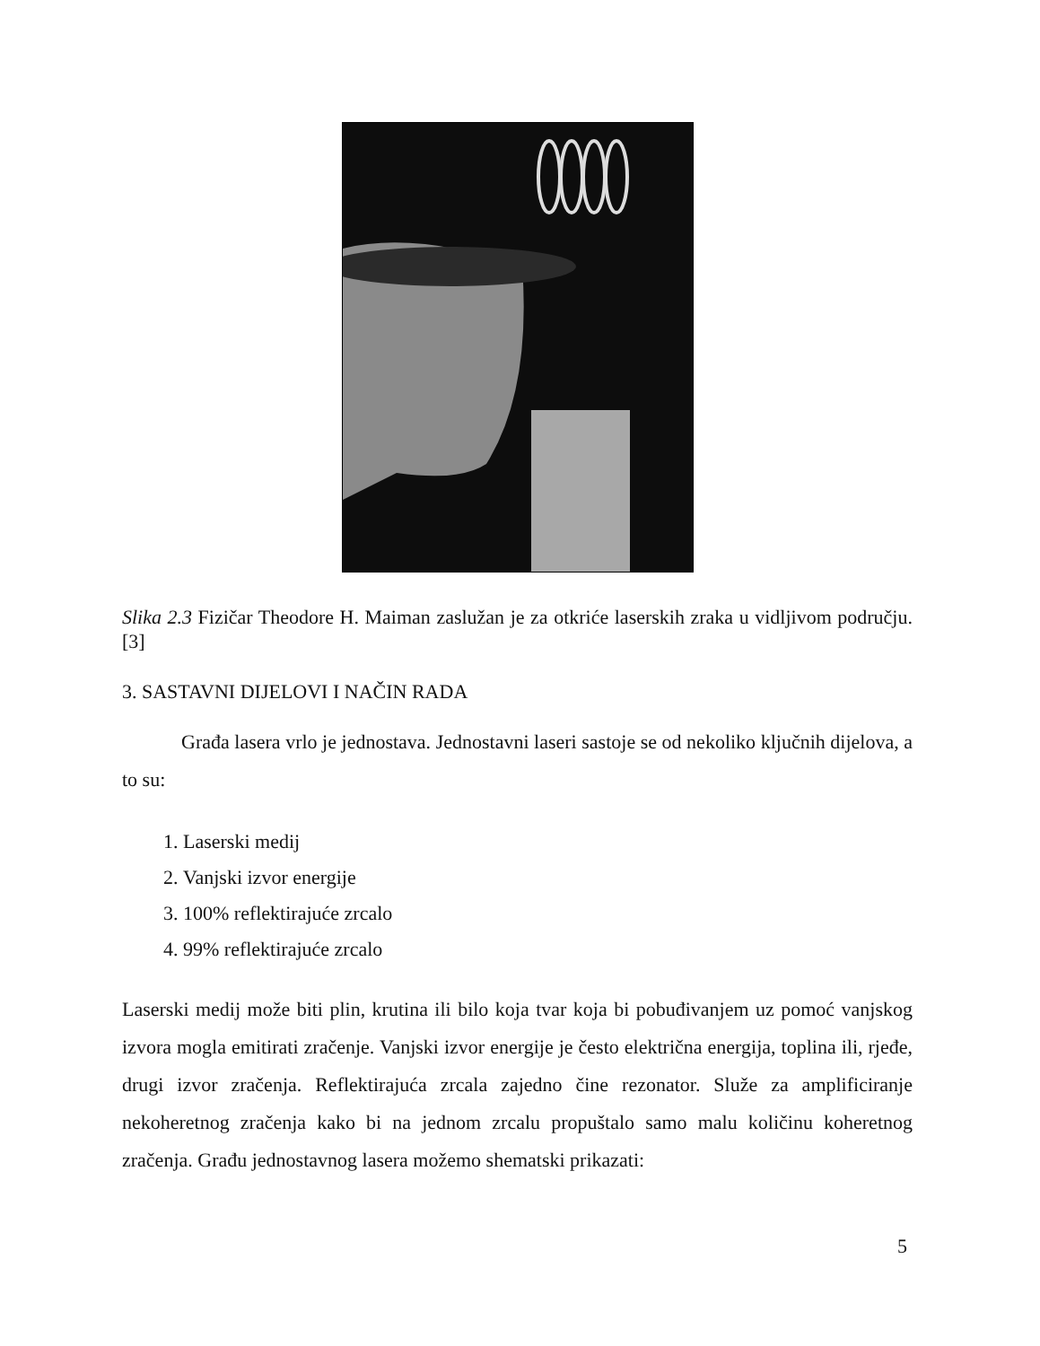Slika 2.3 Fizičar Theodore H. Maiman zaslužan je za otkriće laserskih zraka u vidljivom području. [3]
3. SASTAVNI DIJELOVI I NAČIN RADA
Građa lasera vrlo je jednostava. Jednostavni laseri sastoje se od nekoliko ključnih dijelova, a to su:
1. Laserski medij
2. Vanjski izvor energije
3. 100% reflektirajuće zrcalo
4. 99% reflektirajuće zrcalo
Laserski medij može biti plin, krutina ili bilo koja tvar koja bi pobuđivanjem uz pomoć vanjskog izvora mogla emitirati zračenje. Vanjski izvor energije je često električna energija, toplina ili, rjeđe, drugi izvor zračenja. Reflektirajuća zrcala zajedno čine rezonator. Služe za amplificiranje nekoheretnog zračenja kako bi na jednom zrcalu propuštalo samo malu količinu koheretnog zračenja. Građu jednostavnog lasera možemo shematski prikazati:
5